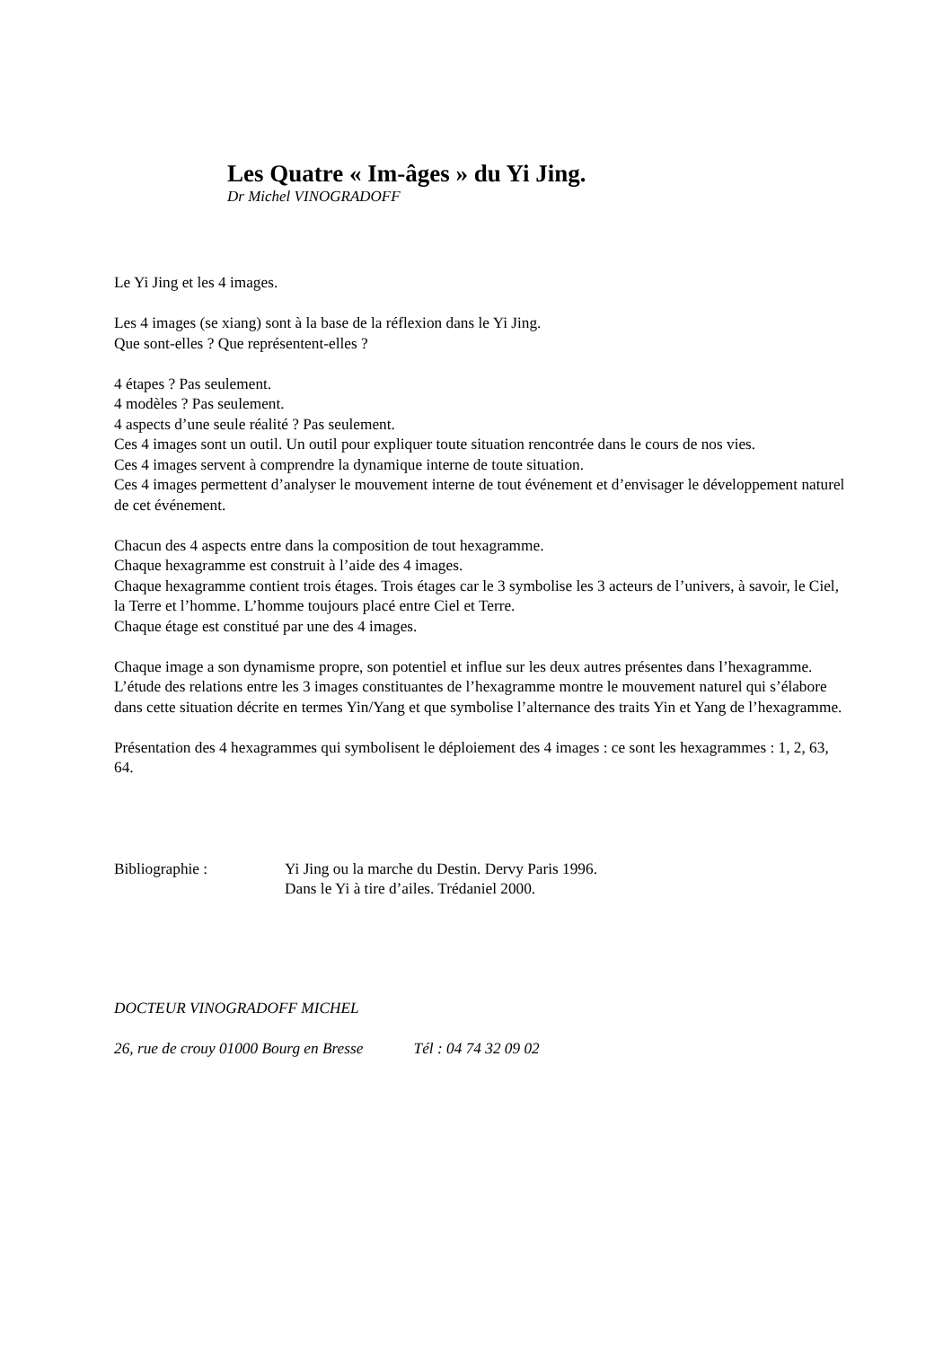Les Quatre « Im-âges » du Yi Jing.
Dr Michel VINOGRADOFF
Le Yi Jing et les 4 images.
Les 4 images (se xiang) sont à la base de la réflexion dans le Yi Jing.
Que sont-elles ? Que représentent-elles ?
4 étapes ? Pas seulement.
4 modèles ? Pas seulement.
4 aspects d’une seule réalité ? Pas seulement.
Ces 4 images sont un outil. Un outil pour expliquer toute situation rencontrée dans le cours de nos vies.
Ces 4 images servent à comprendre la dynamique interne de toute situation.
Ces 4 images permettent d’analyser le mouvement interne de tout événement et d’envisager le développement naturel de cet événement.
Chacun des 4 aspects entre dans la composition de tout hexagramme.
Chaque hexagramme est construit à l’aide des 4 images.
Chaque hexagramme contient trois étages. Trois étages car le 3 symbolise les 3 acteurs de l’univers, à savoir, le Ciel, la Terre et l’homme. L’homme toujours placé entre Ciel et Terre.
Chaque étage est constitué par une des 4 images.
Chaque image a son dynamisme propre, son potentiel et influe sur les deux autres présentes dans l’hexagramme.
L’étude des relations entre les 3 images constituantes de l’hexagramme montre le mouvement naturel qui s’élabore dans cette situation décrite en termes Yin/Yang et que symbolise l’alternance des traits Yin et Yang de l’hexagramme.
Présentation des 4 hexagrammes qui symbolisent le déploiement des 4 images : ce sont les hexagrammes : 1, 2, 63, 64.
Bibliographie : Yi Jing ou la marche du Destin. Dervy Paris 1996.
Dans le Yi à tire d’ailes. Trédaniel 2000.
DOCTEUR VINOGRADOFF MICHEL
26, rue de crouy 01000 Bourg en Bresse Tél : 04 74 32 09 02